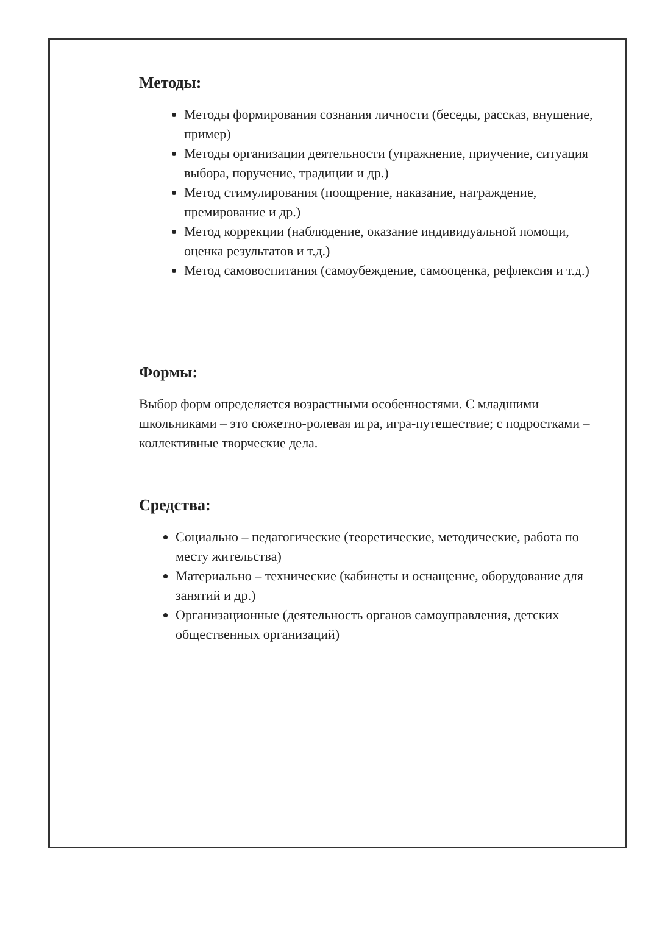Методы:
Методы формирования сознания личности (беседы, рассказ, внушение, пример)
Методы организации деятельности (упражнение, приучение, ситуация выбора, поручение, традиции и др.)
Метод стимулирования (поощрение, наказание, награждение, премирование и др.)
Метод коррекции (наблюдение, оказание индивидуальной помощи, оценка результатов и т.д.)
Метод самовоспитания (самоубеждение, самооценка, рефлексия и т.д.)
Формы:
Выбор форм определяется возрастными особенностями. С младшими школьниками – это сюжетно-ролевая игра, игра-путешествие; с подростками – коллективные творческие дела.
Средства:
Социально – педагогические (теоретические, методические, работа по месту жительства)
Материально – технические (кабинеты и оснащение, оборудование для занятий и др.)
Организационные (деятельность органов самоуправления, детских общественных организаций)